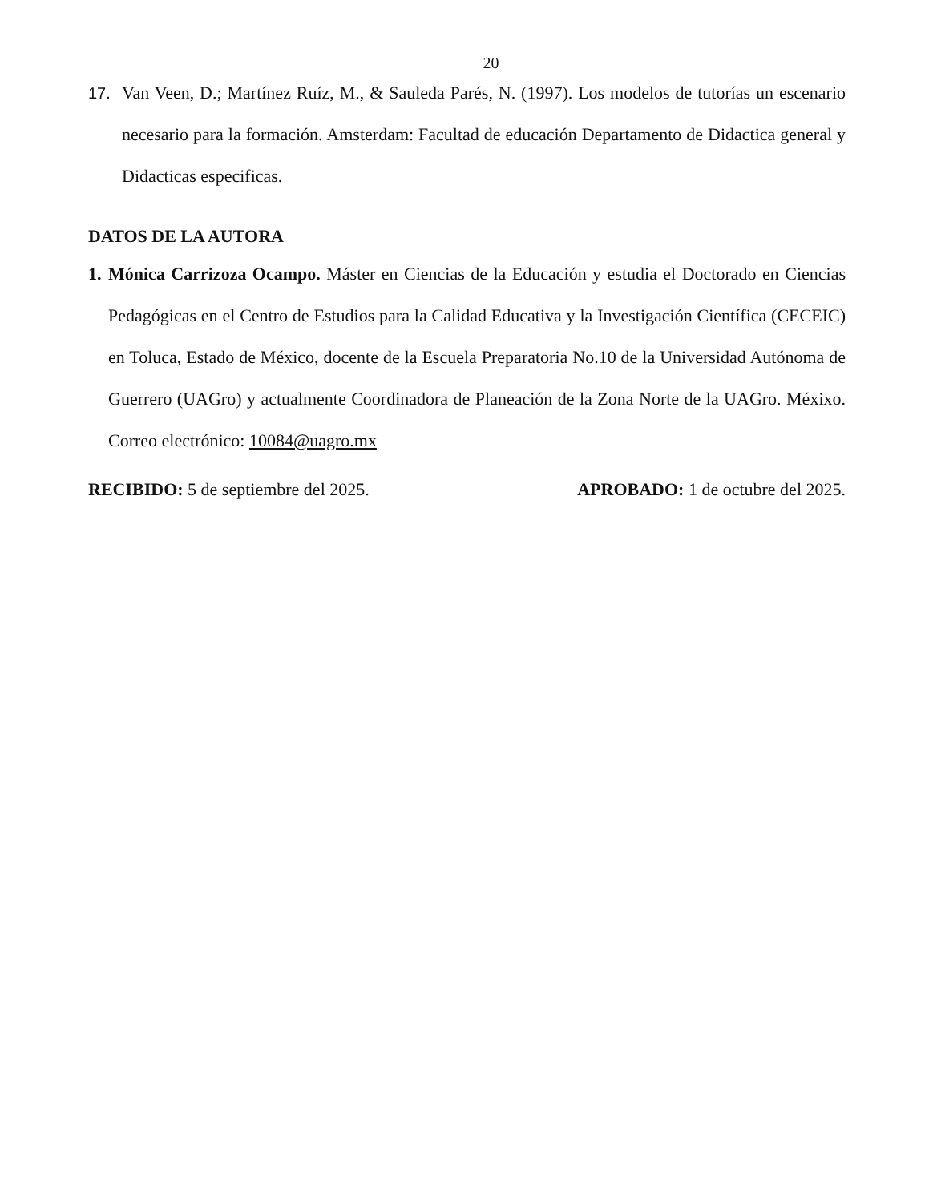20
17. Van Veen, D.; Martínez Ruíz, M., & Sauleda Parés, N. (1997). Los modelos de tutorías un escenario necesario para la formación. Amsterdam: Facultad de educación Departamento de Didactica general y Didacticas especificas.
DATOS DE LA AUTORA
1. Mónica Carrizoza Ocampo. Máster en Ciencias de la Educación y estudia el Doctorado en Ciencias Pedagógicas en el Centro de Estudios para la Calidad Educativa y la Investigación Científica (CECEIC) en Toluca, Estado de México, docente de la Escuela Preparatoria No.10 de la Universidad Autónoma de Guerrero (UAGro) y actualmente Coordinadora de Planeación de la Zona Norte de la UAGro. Méxixo. Correo electrónico: 10084@uagro.mx
RECIBIDO: 5 de septiembre del 2025. APROBADO: 1 de octubre del 2025.